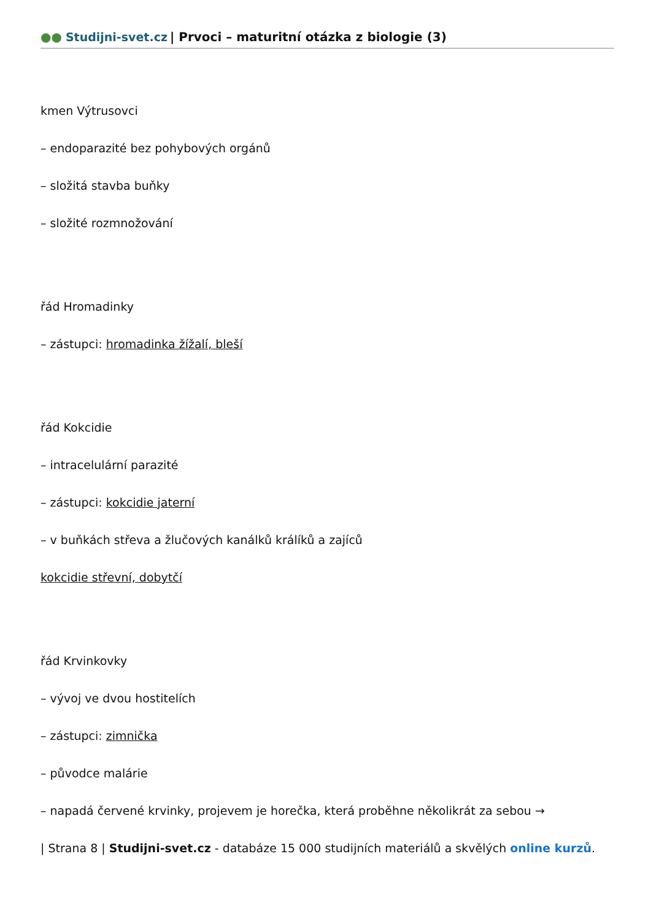●● Studijni-svet.cz | Prvoci – maturitní otázka z biologie (3)
kmen Výtrusovci
– endoparazité bez pohybových orgánů
– složitá stavba buňky
– složité rozmnožování
řád Hromadinky
– zástupci: hromadinka žížalí, bleší
řád Kokcidie
– intracelulární parazité
– zástupci: kokcidie jaterní
– v buňkách střeva a žlučových kanálků králíků a zajíců
kokcidie střevní, dobytčí
řád Krvinkovky
– vývoj ve dvou hostitelích
– zástupci: zimnička
– původce malárie
– napadá červené krvinky, projevem je horečka, která proběhne několikrát za sebou →
| Strana 8 | Studijni-svet.cz - databáze 15 000 studijních materiálů a skvělých online kurzů.